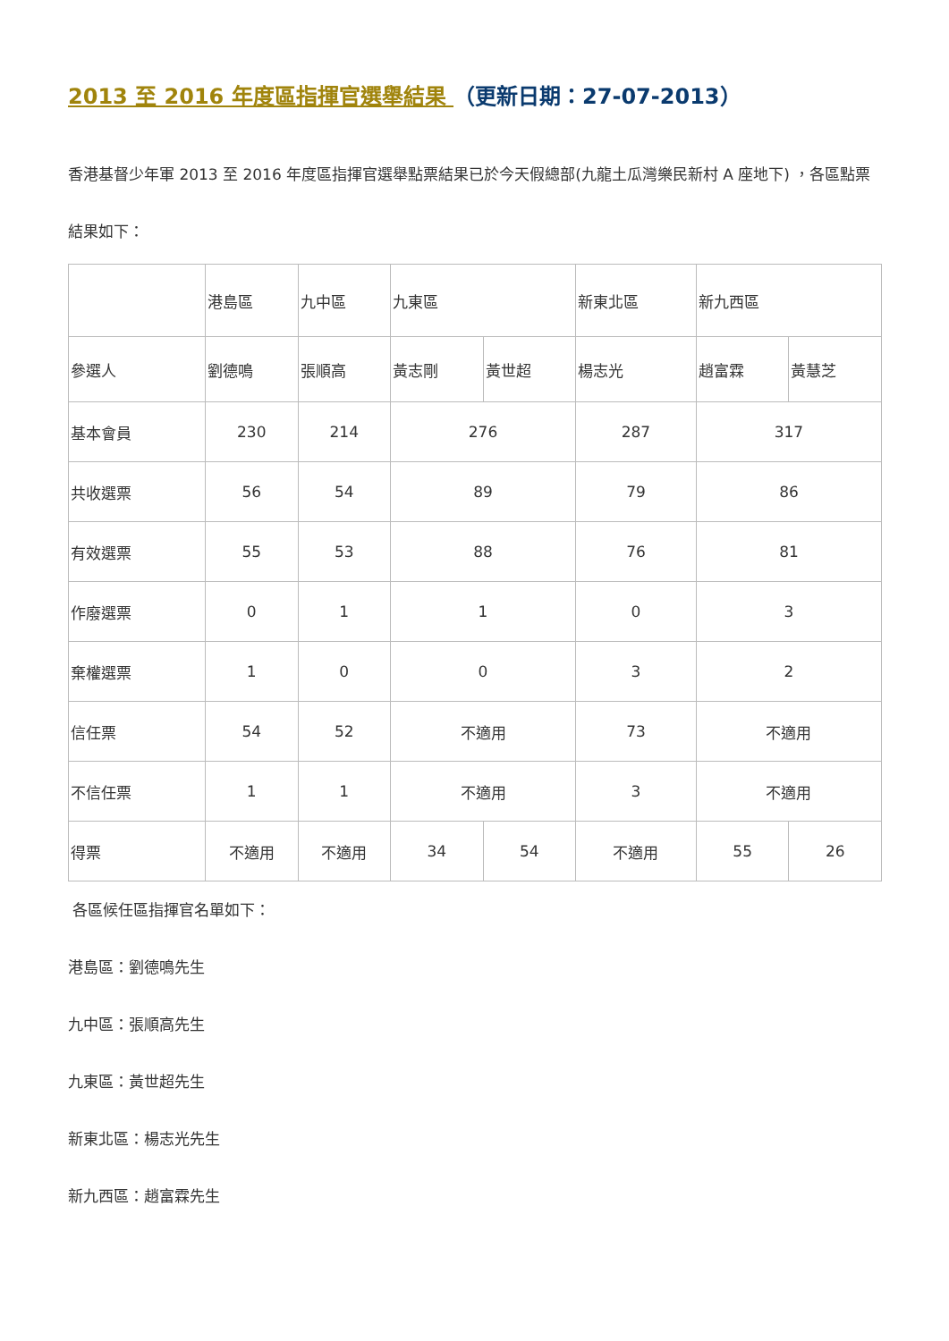2013 至 2016 年度區指揮官選舉結果 （更新日期：27-07-2013）
香港基督少年軍 2013 至 2016 年度區指揮官選舉點票結果已於今天假總部(九龍土瓜灣樂民新村 A 座地下) ，各區點票結果如下：
| | 港島區 | 九中區 | 九東區 | | 新東北區 | 新九西區 | |
| 參選人 | 劉德鳴 | 張順高 | 黃志剛 | 黃世超 | 楊志光 | 趙富霖 | 黃慧芝 |
| 基本會員 | 230 | 214 | 276 | | 287 | 317 | |
| 共收選票 | 56 | 54 | 89 | | 79 | 86 | |
| 有效選票 | 55 | 53 | 88 | | 76 | 81 | |
| 作廢選票 | 0 | 1 | 1 | | 0 | 3 | |
| 棄權選票 | 1 | 0 | 0 | | 3 | 2 | |
| 信任票 | 54 | 52 | 不適用 | | 73 | 不適用 | |
| 不信任票 | 1 | 1 | 不適用 | | 3 | 不適用 | |
| 得票 | 不適用 | 不適用 | 34 | 54 | 不適用 | 55 | 26 |
各區候任區指揮官名單如下：
港島區：劉德鳴先生
九中區：張順高先生
九東區：黃世超先生
新東北區：楊志光先生
新九西區：趙富霖先生